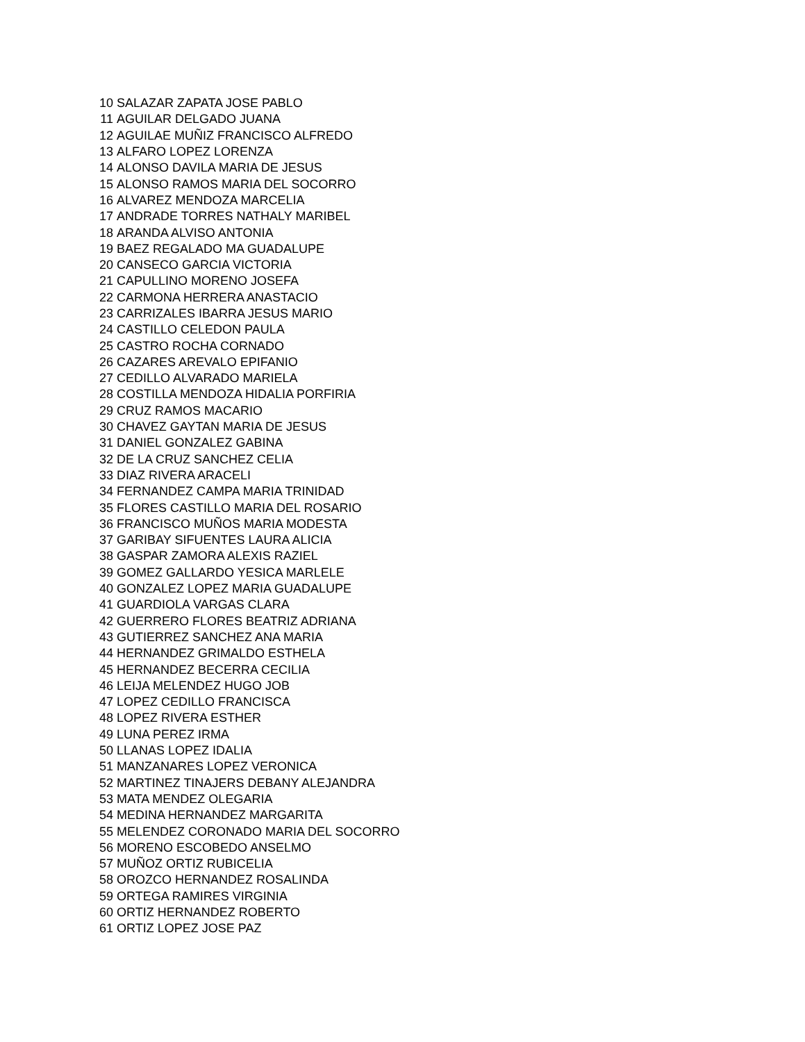| 10 | SALAZAR ZAPATA JOSE PABLO |
| 11 | AGUILAR DELGADO JUANA |
| 12 | AGUILAE MUÑIZ FRANCISCO ALFREDO |
| 13 | ALFARO LOPEZ LORENZA |
| 14 | ALONSO DAVILA MARIA DE JESUS |
| 15 | ALONSO RAMOS MARIA DEL SOCORRO |
| 16 | ALVAREZ MENDOZA MARCELIA |
| 17 | ANDRADE TORRES NATHALY MARIBEL |
| 18 | ARANDA ALVISO ANTONIA |
| 19 | BAEZ REGALADO MA GUADALUPE |
| 20 | CANSECO GARCIA VICTORIA |
| 21 | CAPULLINO MORENO JOSEFA |
| 22 | CARMONA HERRERA ANASTACIO |
| 23 | CARRIZALES IBARRA JESUS MARIO |
| 24 | CASTILLO CELEDON PAULA |
| 25 | CASTRO ROCHA CORNADO |
| 26 | CAZARES AREVALO EPIFANIO |
| 27 | CEDILLO ALVARADO MARIELA |
| 28 | COSTILLA MENDOZA HIDALIA PORFIRIA |
| 29 | CRUZ RAMOS MACARIO |
| 30 | CHAVEZ GAYTAN MARIA DE JESUS |
| 31 | DANIEL GONZALEZ GABINA |
| 32 | DE LA CRUZ SANCHEZ CELIA |
| 33 | DIAZ RIVERA ARACELI |
| 34 | FERNANDEZ CAMPA MARIA TRINIDAD |
| 35 | FLORES CASTILLO MARIA DEL ROSARIO |
| 36 | FRANCISCO MUÑOS MARIA MODESTA |
| 37 | GARIBAY SIFUENTES LAURA ALICIA |
| 38 | GASPAR ZAMORA ALEXIS RAZIEL |
| 39 | GOMEZ GALLARDO YESICA MARLELE |
| 40 | GONZALEZ LOPEZ MARIA GUADALUPE |
| 41 | GUARDIOLA VARGAS CLARA |
| 42 | GUERRERO FLORES BEATRIZ ADRIANA |
| 43 | GUTIERREZ SANCHEZ ANA MARIA |
| 44 | HERNANDEZ GRIMALDO ESTHELA |
| 45 | HERNANDEZ BECERRA CECILIA |
| 46 | LEIJA MELENDEZ HUGO JOB |
| 47 | LOPEZ CEDILLO FRANCISCA |
| 48 | LOPEZ RIVERA ESTHER |
| 49 | LUNA PEREZ IRMA |
| 50 | LLANAS LOPEZ IDALIA |
| 51 | MANZANARES LOPEZ VERONICA |
| 52 | MARTINEZ TINAJERS DEBANY ALEJANDRA |
| 53 | MATA MENDEZ OLEGARIA |
| 54 | MEDINA HERNANDEZ MARGARITA |
| 55 | MELENDEZ CORONADO MARIA DEL SOCORRO |
| 56 | MORENO ESCOBEDO ANSELMO |
| 57 | MUÑOZ ORTIZ RUBICELIA |
| 58 | OROZCO HERNANDEZ ROSALINDA |
| 59 | ORTEGA RAMIRES VIRGINIA |
| 60 | ORTIZ HERNANDEZ ROBERTO |
| 61 | ORTIZ LOPEZ JOSE PAZ |